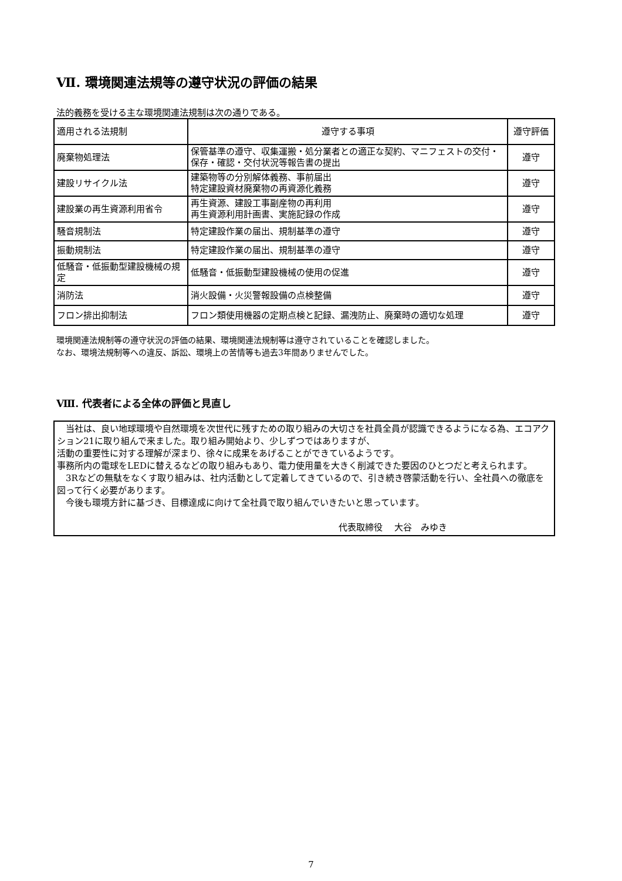Ⅶ. 環境関連法規等の遵守状況の評価の結果
法的義務を受ける主な環境関連法規制は次の通りである。
| 適用される法規制 | 遵守する事項 | 遵守評価 |
| --- | --- | --- |
| 廃棄物処理法 | 保管基準の遵守、収集運搬・処分業者との適正な契約、マニフェストの交付・保存・確認・交付状況等報告書の提出 | 遵守 |
| 建設リサイクル法 | 建築物等の分別解体義務、事前届出 特定建設資材廃棄物の再資源化義務 | 遵守 |
| 建設業の再生資源利用省令 | 再生資源、建設工事副産物の再利用 再生資源利用計画書、実施記録の作成 | 遵守 |
| 騒音規制法 | 特定建設作業の届出、規制基準の遵守 | 遵守 |
| 振動規制法 | 特定建設作業の届出、規制基準の遵守 | 遵守 |
| 低騒音・低振動型建設機械の規定 | 低騒音・低振動型建設機械の使用の促進 | 遵守 |
| 消防法 | 消火設備・火災警報設備の点検整備 | 遵守 |
| フロン排出抑制法 | フロン類使用機器の定期点検と記録、漏洩防止、廃棄時の適切な処理 | 遵守 |
環境関連法規制等の遵守状況の評価の結果、環境関連法規制等は遵守されていることを確認しました。
なお、環境法規制等への違反、訴訟、環境上の苦情等も過去3年間ありませんでした。
Ⅷ. 代表者による全体の評価と見直し
　当社は、良い地球環境や自然環境を次世代に残すための取り組みの大切さを社員全員が認識できるようになる為、エコアクション21に取り組んで来ました。取り組み開始より、少しずつではありますが、
活動の重要性に対する理解が深まり、徐々に成果をあげることができているようです。
事務所内の電球をLEDに替えるなどの取り組みもあり、電力使用量を大きく削減できた要因のひとつだと考えられます。
　3Rなどの無駄をなくす取り組みは、社内活動として定着してきているので、引き続き啓蒙活動を行い、全社員への徹底を図って行く必要があります。
　今後も環境方針に基づき、目標達成に向けて全社員で取り組んでいきたいと思っています。
代表取締役　 大谷　みゆき
7